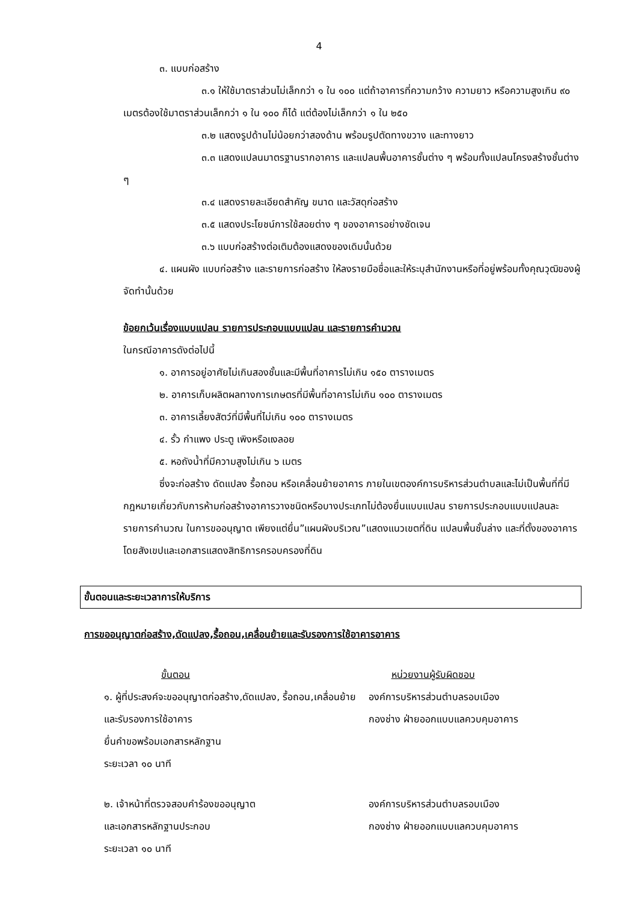4
๓. แบบก่อสร้าง
๓.๑ ให้ใช้มาตราส่วนไม่เล็กกว่า ๑ ใน ๑๐๐ แต่ถ้าอาคารที่ความกว้าง ความยาว หรือความสูงเกิน ๙๐ เมตรต้องใช้มาตราส่วนเล็กกว่า ๑ ใน ๑๐๐ ก็ได้ แต่ต้องไม่เล็กกว่า ๑ ใน ๒๕๐
๓.๒ แสดงรูปด้านไม่น้อยกว่าสองด้าน พร้อมรูปตัดทางขวาง และทางยาว
๓.๓ แสดงแปลนมาตรฐานรากอาคาร และแปลนพื้นอาคารชั้นต่าง ๆ พร้อมทั้งแปลนโครงสร้างชั้นต่าง ๆ
๓.๔ แสดงรายละเอียดสำคัญ ขนาด และวัสดุก่อสร้าง
๓.๕ แสดงประโยชน์การใช้สอยต่าง ๆ ของอาคารอย่างชัดเจน
๓.๖ แบบก่อสร้างต่อเติมต้องแสดงของเดิมนั้นด้วย
๔. แผนผัง แบบก่อสร้าง และรายการก่อสร้าง ให้ลงรายมือชื่อและให้ระบุสำนักงานหรือที่อยู่พร้อมทั้งคุณวุฒิของผู้จัดทำนั้นด้วย
ข้อยกเว้นเรื่องแบบแปลน รายการประกอบแบบแปลน และรายการคำนวณ
ในกรณีอาคารดังต่อไปนี้
๑. อาคารอยู่อาศัยไม่เกินสองชั้นและมีพื้นที่อาคารไม่เกิน ๑๕๐ ตารางเมตร
๒. อาคารเก็บผลิตผลทางการเกษตรที่มีพื้นที่อาคารไม่เกิน ๑๐๐ ตารางเมตร
๓. อาคารเลี้ยงสัตว์ที่มีพื้นที่ไม่เกิน ๑๐๐ ตารางเมตร
๔. รั้ว กำแพง ประตู เพิงหรือแงลอย
๕. หอถังน้ำที่มีความสูงไม่เกิน ๖ เมตร
ซึ่งจะก่อสร้าง ดัดแปลง รื้อถอน หรือเคลื่อนย้ายอาคาร ภายในเขตองค์การบริหารส่วนตำบลและไม่เป็นพื้นที่ที่มีกฎหมายเกี่ยวกับการห้ามก่อสร้างอาคารวางชนิดหรือบางประเภทไม่ต้องยื่นแบบแปลน รายการประกอบแบบแปลนละรายการคำนวณ ในการขออนุญาต เพียงแต่ยื่น”แผนผังบริเวณ”แสดงแนวเขตที่ดิน แปลนพื้นชั้นล่าง และที่ตั้งของอาคารโดยสังเขปและเอกสารแสดงสิทธิการครอบครองที่ดิน
ขั้นตอนและระยะเวลาการให้บริการ
การขออนุญาตก่อสร้าง,ดัดแปลง,รื้อถอน,เคลื่อนย้ายและรับรองการใช้อาคารอาคาร
ขั้นตอน หน่วยงานผู้รับผิดชอบ
๑. ผู้ที่ประสงค์จะขออนุญาตก่อสร้าง,ดัดแปลง, รื้อถอน,เคลื่อนย้ายและรับรองการใช้อาคาร
ยื่นคำขอพร้อมเอกสารหลักฐาน
ระยะเวลา ๑๐ นาที
องค์การบริหารส่วนตำบลรอบเมือง
กองช่าง ฝ่ายออกแบบแลควบคุมอาคาร
๒. เจ้าหน้าที่ตรวจสอบคำร้องขออนุญาต
และเอกสารหลักฐานประกอบ
ระยะเวลา ๑๐ นาที
องค์การบริหารส่วนตำบลรอบเมือง
กองช่าง ฝ่ายออกแบบแลควบคุมอาคาร